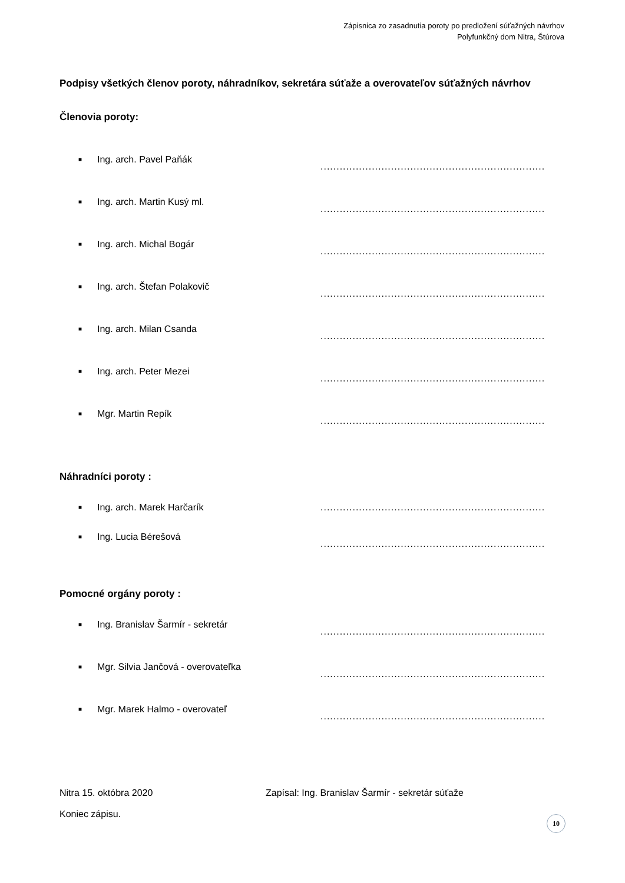Zápisnica zo zasadnutia poroty po predložení súťažných návrhov
Polyfunkčný dom Nitra, Štúrova
Podpisy všetkých členov poroty, náhradníkov, sekretára súťaže a overovateľov súťažných návrhov
Členovia poroty:
■ Ing. arch. Pavel Paňák
............................................................................
■ Ing. arch. Martin Kusý ml.
............................................................................
■ Ing. arch. Michal Bogár
............................................................................
■ Ing. arch. Štefan Polakovič
............................................................................
■ Ing. arch. Milan Csanda
............................................................................
■ Ing. arch. Peter Mezei
............................................................................
■ Mgr. Martin Repík
............................................................................
Náhradníci poroty :
■ Ing. arch. Marek Harčarík ..............................................................................
■ Ing. Lucia Bérešová
..............................................................................
Pomocné orgány poroty :
■ Ing. Branislav Šarmír - sekretár
.........................................................................
■ Mgr. Silvia Jančová - overovateľka
............................................................................
■ Mgr. Marek Halmo - overovateľ
............................................................................
Nitra 15. októbra 2020 Zapísal: Ing. Branislav Šarmír - sekretár súťaže
Koniec zápisu.
10